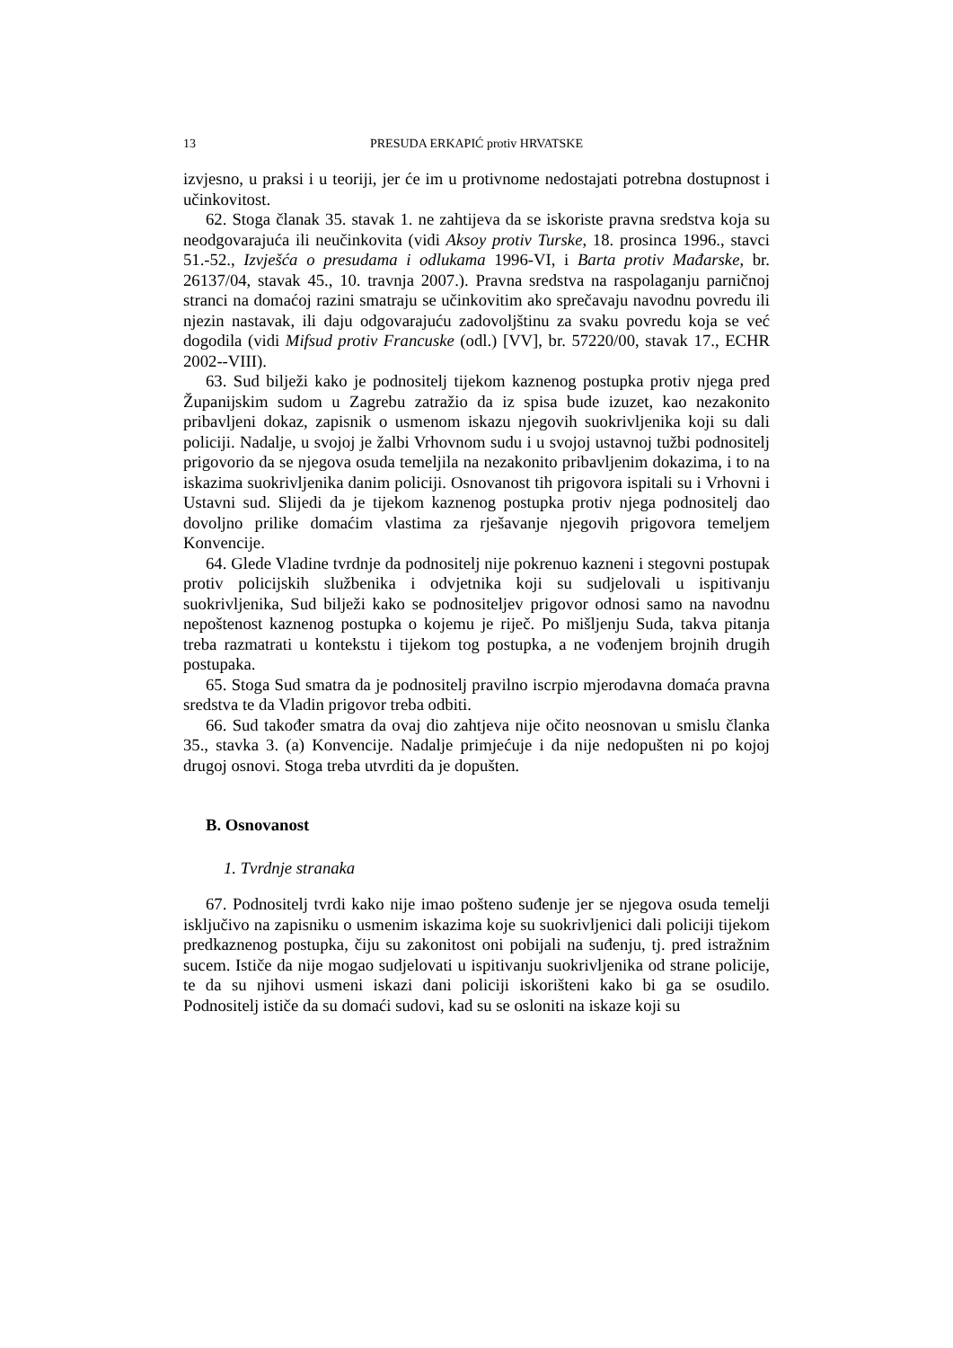13 PRESUDA ERKAPIĆ protiv HRVATSKE
izvjesno, u praksi i u teoriji, jer će im u protivnome nedostajati potrebna dostupnost i učinkovitost.
62. Stoga članak 35. stavak 1. ne zahtijeva da se iskoriste pravna sredstva koja su neodgovarajuća ili neučinkovita (vidi Aksoy protiv Turske, 18. prosinca 1996., stavci 51.-52., Izvješća o presudama i odlukama 1996-VI, i Barta protiv Mađarske, br. 26137/04, stavak 45., 10. travnja 2007.). Pravna sredstva na raspolaganju parničnoj stranci na domaćoj razini smatraju se učinkovitim ako sprečavaju navodnu povredu ili njezin nastavak, ili daju odgovarajuću zadovoljštinu za svaku povredu koja se već dogodila (vidi Mifsud protiv Francuske (odl.) [VV], br. 57220/00, stavak 17., ECHR 2002--VIII).
63. Sud bilježi kako je podnositelj tijekom kaznenog postupka protiv njega pred Županijskim sudom u Zagrebu zatražio da iz spisa bude izuzet, kao nezakonito pribavljeni dokaz, zapisnik o usmenom iskazu njegovih suokrivljenika koji su dali policiji. Nadalje, u svojoj je žalbi Vrhovnom sudu i u svojoj ustavnoj tužbi podnositelj prigovorio da se njegova osuda temeljila na nezakonito pribavljenim dokazima, i to na iskazima suokrivljenika danim policiji. Osnovanost tih prigovora ispitali su i Vrhovni i Ustavni sud. Slijedi da je tijekom kaznenog postupka protiv njega podnositelj dao dovoljno prilike domaćim vlastima za rješavanje njegovih prigovora temeljem Konvencije.
64. Glede Vladine tvrdnje da podnositelj nije pokrenuo kazneni i stegovni postupak protiv policijskih službenika i odvjetnika koji su sudjelovali u ispitivanju suokrivljenika, Sud bilježi kako se podnositeljev prigovor odnosi samo na navodnu nepoštenost kaznenog postupka o kojemu je riječ. Po mišljenju Suda, takva pitanja treba razmatrati u kontekstu i tijekom tog postupka, a ne vođenjem brojnih drugih postupaka.
65. Stoga Sud smatra da je podnositelj pravilno iscrpio mjerodavna domaća pravna sredstva te da Vladin prigovor treba odbiti.
66. Sud također smatra da ovaj dio zahtjeva nije očito neosnovan u smislu članka 35., stavka 3. (a) Konvencije. Nadalje primjećuje i da nije nedopušten ni po kojoj drugoj osnovi. Stoga treba utvrditi da je dopušten.
B. Osnovanost
1. Tvrdnje stranaka
67. Podnositelj tvrdi kako nije imao pošteno suđenje jer se njegova osuda temelji isključivo na zapisniku o usmenim iskazima koje su suokrivljenici dali policiji tijekom predkaznenog postupka, čiju su zakonitost oni pobijali na suđenju, tj. pred istražnim sucem. Ističe da nije mogao sudjelovati u ispitivanju suokrivljenika od strane policije, te da su njihovi usmeni iskazi dani policiji iskorišteni kako bi ga se osudilo. Podnositelj ističe da su domaći sudovi, kad su se osloniti na iskaze koji su